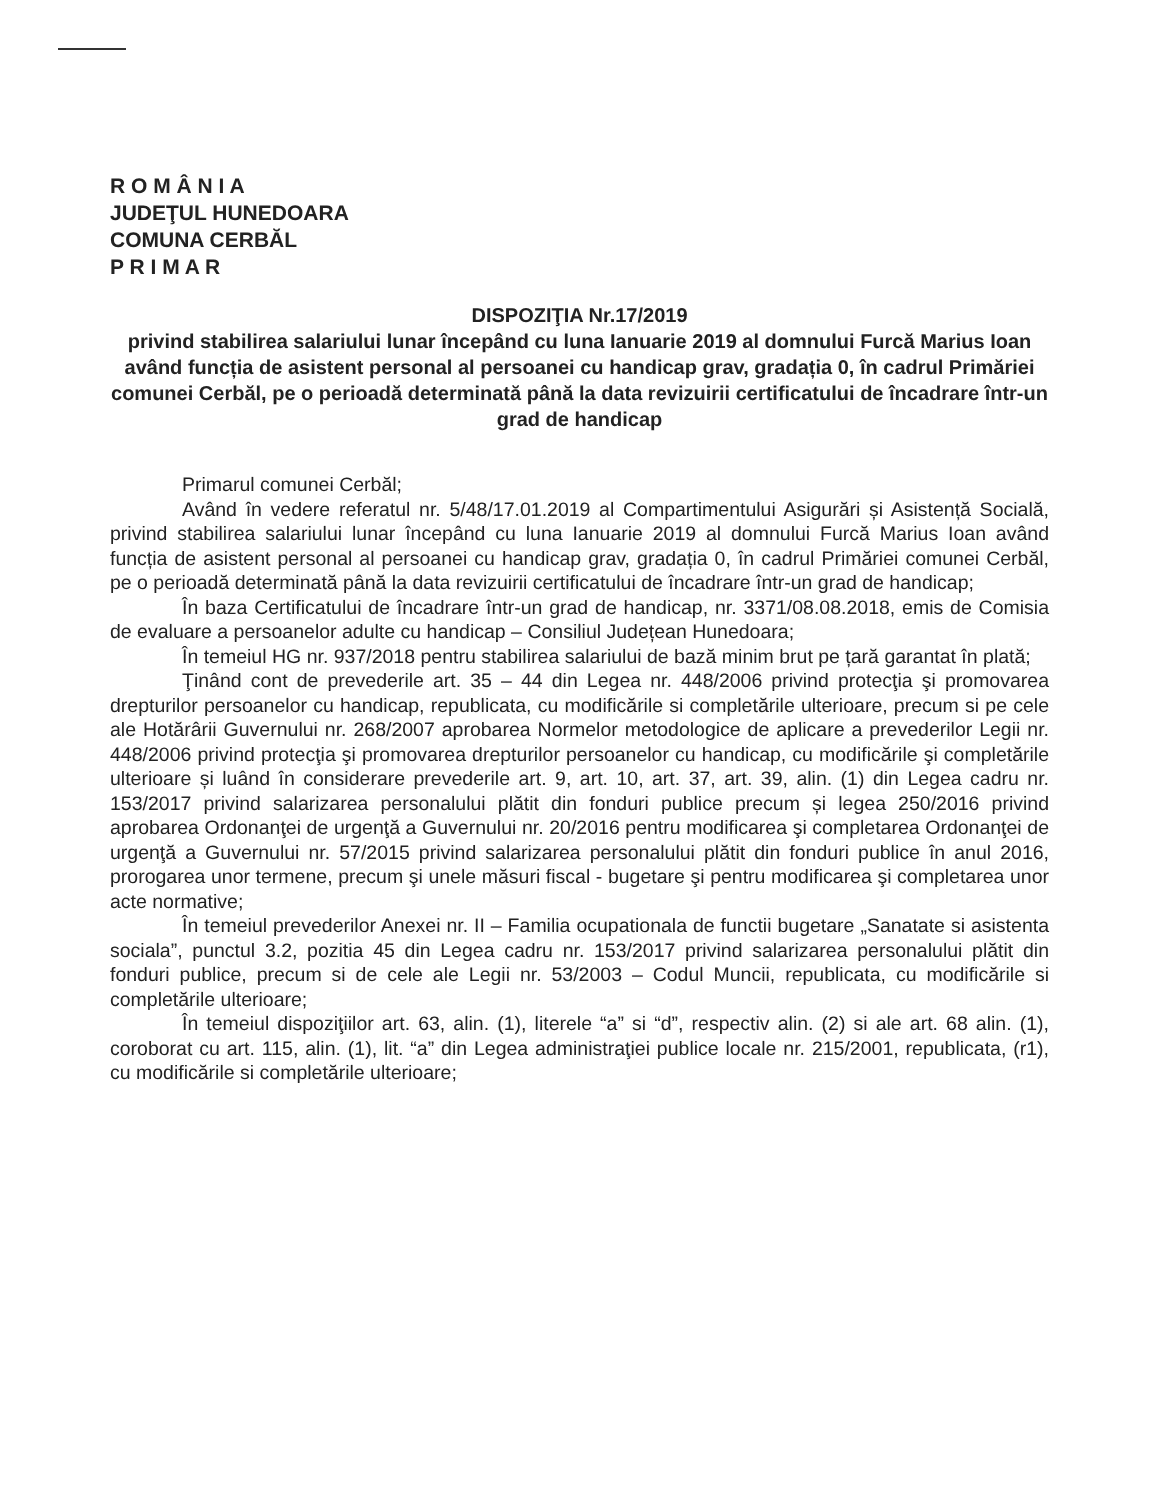R O M Â N I A
JUDEŢUL HUNEDOARA
COMUNA CERBĂL
P R I M A R
DISPOZIŢIA Nr.17/2019
privind stabilirea salariului lunar începând cu luna Ianuarie 2019 al domnului Furcă Marius Ioan având funcția de asistent personal al persoanei cu handicap grav, gradația 0, în cadrul Primăriei comunei Cerbăl, pe o perioadă determinată până la data revizuirii certificatului de încadrare într-un grad de handicap
Primarul comunei Cerbăl;
Având în vedere referatul nr. 5/48/17.01.2019 al Compartimentului Asigurări și Asistență Socială, privind stabilirea salariului lunar începând cu luna Ianuarie 2019 al domnului Furcă Marius Ioan având funcția de asistent personal al persoanei cu handicap grav, gradația 0, în cadrul Primăriei comunei Cerbăl, pe o perioadă determinată până la data revizuirii certificatului de încadrare într-un grad de handicap;
În baza Certificatului de încadrare într-un grad de handicap, nr. 3371/08.08.2018, emis de Comisia de evaluare a persoanelor adulte cu handicap – Consiliul Județean Hunedoara;
În temeiul HG nr. 937/2018 pentru stabilirea salariului de bază minim brut pe țară garantat în plată;
Ţinând cont de prevederile art. 35 – 44 din Legea nr. 448/2006 privind protecţia şi promovarea drepturilor persoanelor cu handicap, republicata, cu modificările si completările ulterioare, precum si pe cele ale Hotărârii Guvernului nr. 268/2007 aprobarea Normelor metodologice de aplicare a prevederilor Legii nr. 448/2006 privind protecţia şi promovarea drepturilor persoanelor cu handicap, cu modificările şi completările ulterioare și luând în considerare prevederile art. 9, art. 10, art. 37, art. 39, alin. (1) din Legea cadru nr. 153/2017 privind salarizarea personalului plătit din fonduri publice precum și legea 250/2016 privind aprobarea Ordonanţei de urgenţă a Guvernului nr. 20/2016 pentru modificarea şi completarea Ordonanţei de urgenţă a Guvernului nr. 57/2015 privind salarizarea personalului plătit din fonduri publice în anul 2016, prorogarea unor termene, precum şi unele măsuri fiscal - bugetare şi pentru modificarea şi completarea unor acte normative;
În temeiul prevederilor Anexei nr. II – Familia ocupationala de functii bugetare „Sanatate si asistenta sociala”, punctul 3.2, pozitia 45 din Legea cadru nr. 153/2017 privind salarizarea personalului plătit din fonduri publice, precum si de cele ale Legii nr. 53/2003 – Codul Muncii, republicata, cu modificările si completările ulterioare;
În temeiul dispoziţiilor art. 63, alin. (1), literele “a” si “d”, respectiv alin. (2) si ale art. 68 alin. (1), coroborat cu art. 115, alin. (1), lit. “a” din Legea administraţiei publice locale nr. 215/2001, republicata, (r1), cu modificările si completările ulterioare;